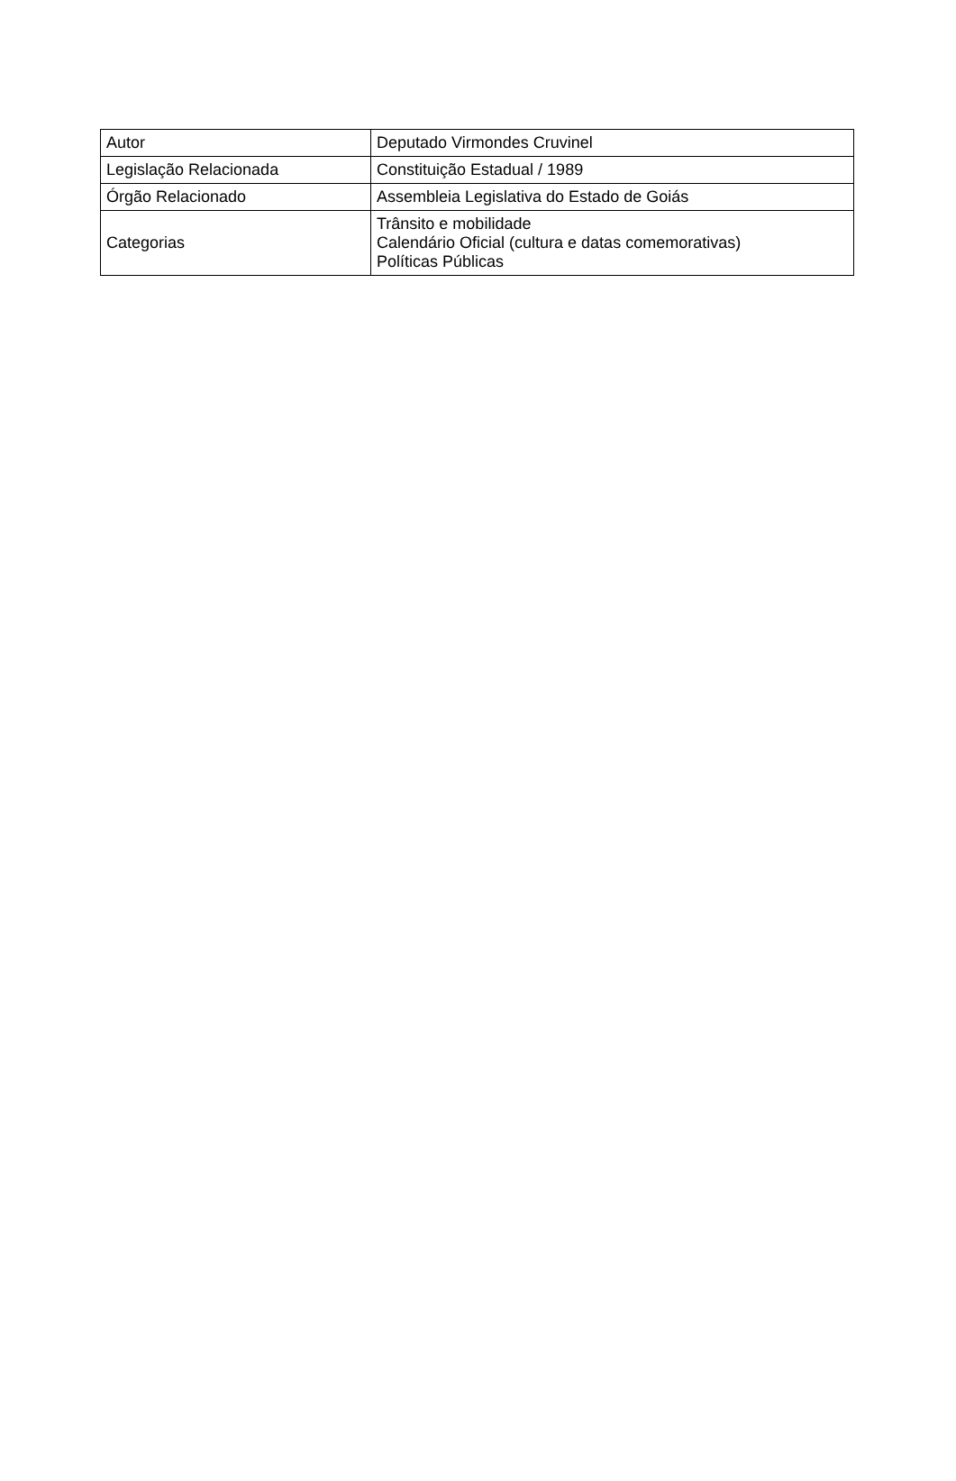| Autor | Deputado Virmondes Cruvinel |
| Legislação Relacionada | Constituição Estadual / 1989 |
| Órgão Relacionado | Assembleia Legislativa do Estado de Goiás |
| Categorias | Trânsito e mobilidade Calendário Oficial (cultura e datas comemorativas) Políticas Públicas |